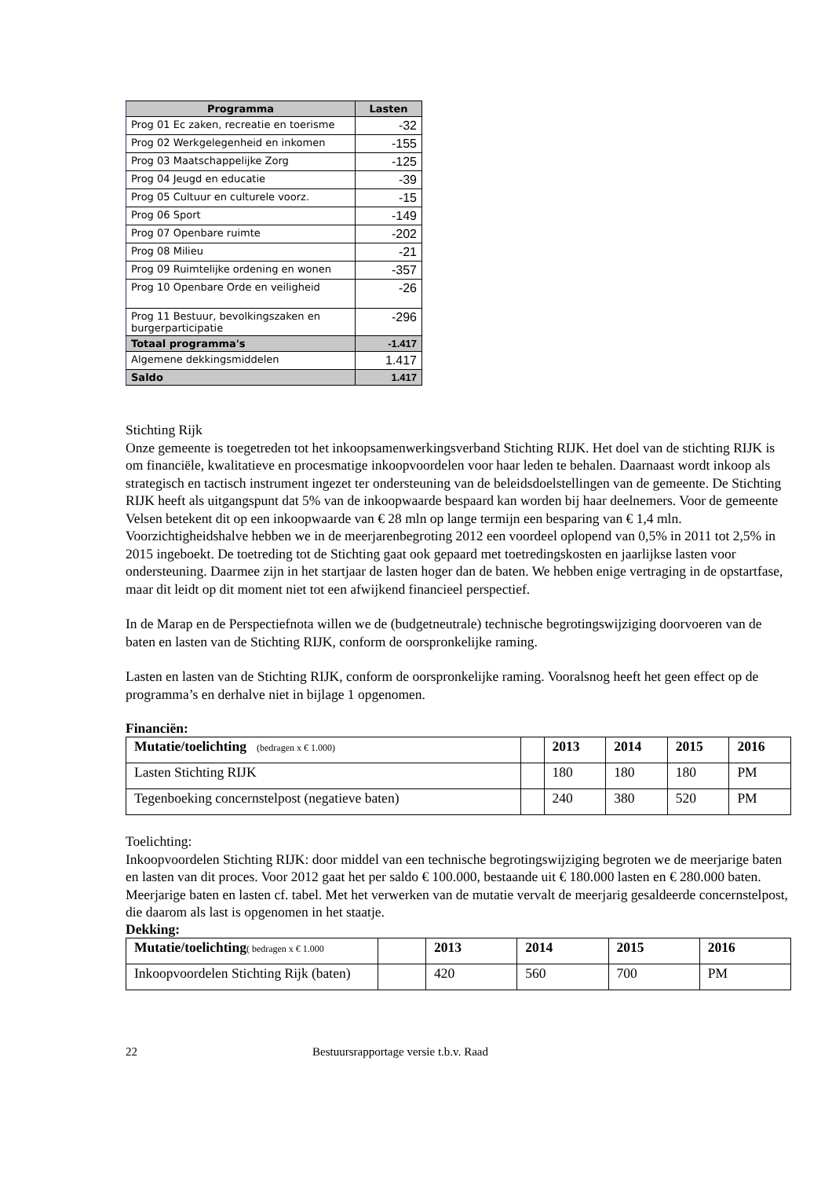| Programma | Lasten |
| --- | --- |
| Prog 01 Ec zaken, recreatie en toerisme | -32 |
| Prog 02 Werkgelegenheid en inkomen | -155 |
| Prog 03 Maatschappelijke Zorg | -125 |
| Prog 04 Jeugd en educatie | -39 |
| Prog 05 Cultuur en culturele voorz. | -15 |
| Prog 06 Sport | -149 |
| Prog 07 Openbare ruimte | -202 |
| Prog 08 Milieu | -21 |
| Prog 09 Ruimtelijke ordening en wonen | -357 |
| Prog 10 Openbare Orde en veiligheid | -26 |
| Prog 11 Bestuur, bevolkingszaken en burgerparticipatie | -296 |
| Totaal programma's | -1.417 |
| Algemene dekkingsmiddelen | 1.417 |
| Saldo | 1.417 |
Stichting Rijk
Onze gemeente is toegetreden tot het inkoopsamenwerkingsverband Stichting RIJK. Het doel van de stichting RIJK is om financiële, kwalitatieve en procesmatige inkoopvoordelen voor haar leden te behalen. Daarnaast wordt inkoop als strategisch en tactisch instrument ingezet ter ondersteuning van de beleidsdoelstellingen van de gemeente. De Stichting RIJK heeft als uitgangspunt dat 5% van de inkoopwaarde bespaard kan worden bij haar deelnemers. Voor de gemeente Velsen betekent dit op een inkoopwaarde van € 28 mln op lange termijn een besparing van € 1,4 mln. Voorzichtigheidshalve hebben we in de meerjarenbegroting 2012 een voordeel oplopend van 0,5% in 2011 tot 2,5% in 2015 ingeboekt. De toetreding tot de Stichting gaat ook gepaard met toetredingskosten en jaarlijkse lasten voor ondersteuning. Daarmee zijn in het startjaar de lasten hoger dan de baten. We hebben enige vertraging in de opstartfase, maar dit leidt op dit moment niet tot een afwijkend financieel perspectief.
In de Marap en de Perspectiefnota willen we de (budgetneutrale) technische begrotingswijziging doorvoeren van de baten en lasten van de Stichting RIJK, conform de oorspronkelijke raming.
Lasten en lasten van de Stichting RIJK, conform de oorspronkelijke raming. Vooralsnog heeft het geen effect op de programma’s en derhalve niet in bijlage 1 opgenomen.
Financiën:
| Mutatie/toelichting (bedragen x € 1.000) | | 2013 | 2014 | 2015 | 2016 |
| Lasten Stichting RIJK | | 180 | 180 | 180 | PM |
| Tegenboeking concernstelpost (negatieve baten) | | 240 | 380 | 520 | PM |
Toelichting:
Inkoopvoordelen Stichting RIJK: door middel van een technische begrotingswijziging begroten we de meerjarige baten en lasten van dit proces. Voor 2012 gaat het per saldo € 100.000, bestaande uit € 180.000 lasten en € 280.000 baten. Meerjarige baten en lasten cf. tabel. Met het verwerken van de mutatie vervalt de meerjarig gesaldeerde concernstelpost, die daarom als last is opgenomen in het staatje.
Dekking:
| Mutatie/toelichting ( bedragen x € 1.000 | | 2013 | 2014 | 2015 | 2016 |
| Inkoopvoordelen Stichting Rijk (baten) | | 420 | 560 | 700 | PM |
22 Bestuursrapportage versie t.b.v. Raad